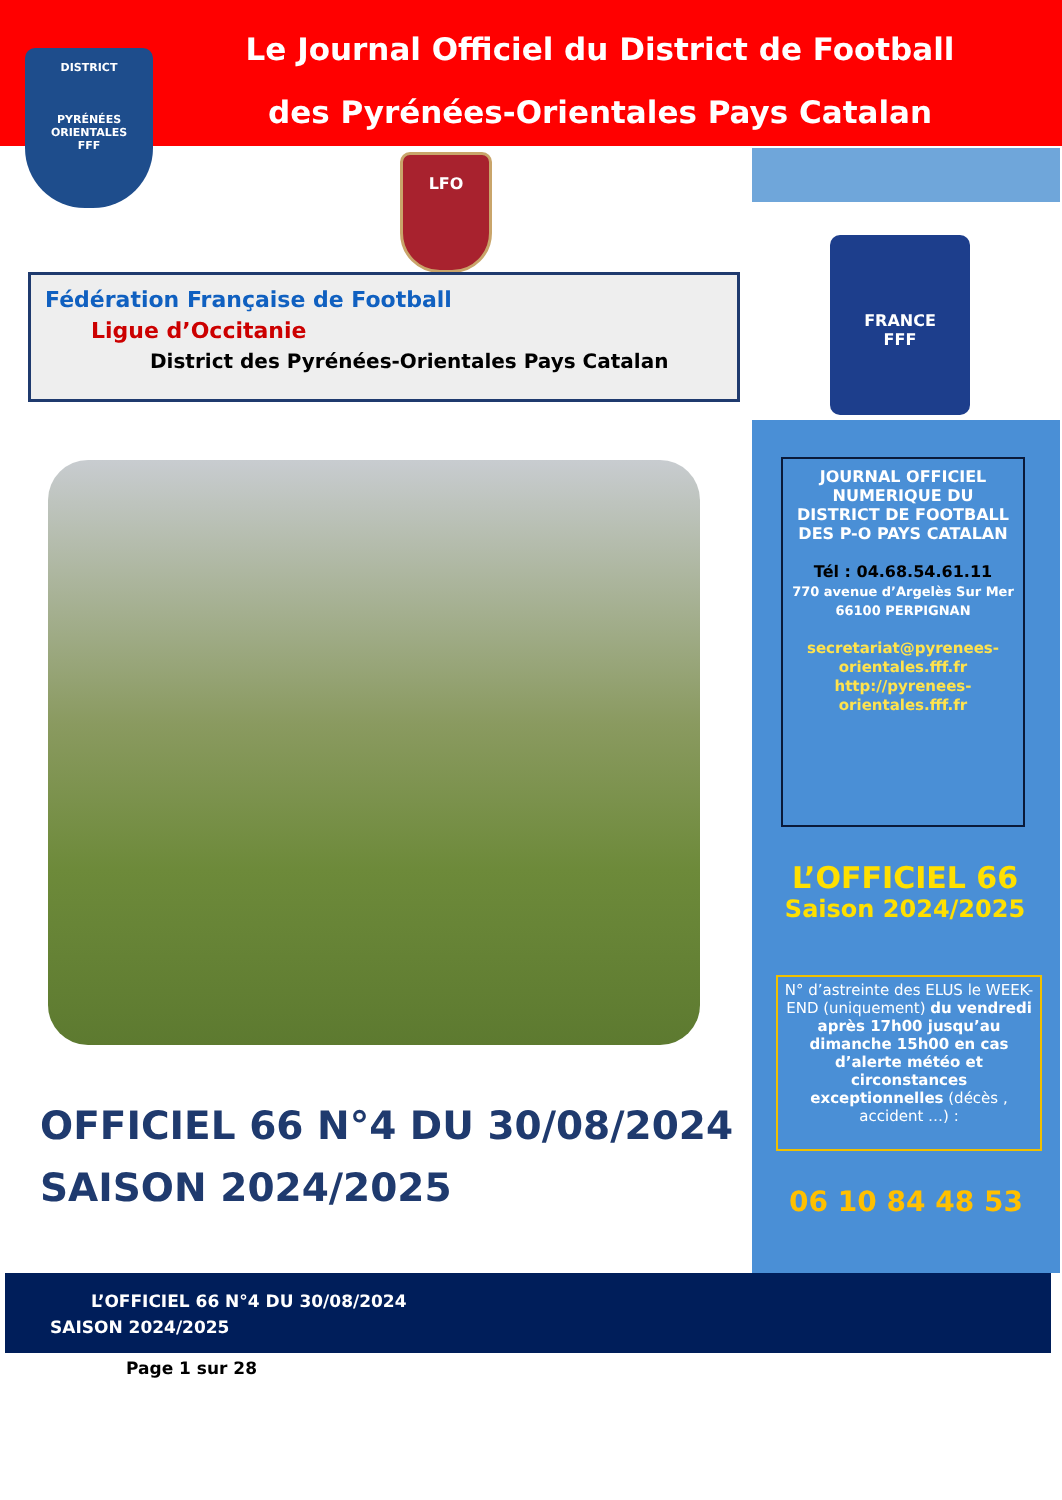Le Journal Officiel du District de Football
des Pyrénées-Orientales Pays Catalan
DISTRICT
PYRÉNÉES ORIENTALES
FFF
LFO
Fédération Française de Football
Ligue d’Occitanie
District des Pyrénées-Orientales Pays Catalan
FRANCE
FFF
JOURNAL OFFICIEL NUMERIQUE DU DISTRICT DE FOOTBALL DES P-O PAYS CATALAN
Tél : 04.68.54.61.11
770 avenue d’Argelès Sur Mer 66100 PERPIGNAN
secretariat@pyrenees-orientales.fff.fr
http://pyrenees-orientales.fff.fr
L’OFFICIEL 66
Saison 2024/2025
N° d’astreinte des ELUS le WEEK-END (uniquement) du vendredi après 17h00 jusqu’au dimanche 15h00 en cas d’alerte météo et circonstances exceptionnelles (décès , accident …) :
06 10 84 48 53
OFFICIEL 66 N°4 DU 30/08/2024
SAISON 2024/2025
L’OFFICIEL 66 N°4 DU 30/08/2024
SAISON 2024/2025
Page 1 sur 28